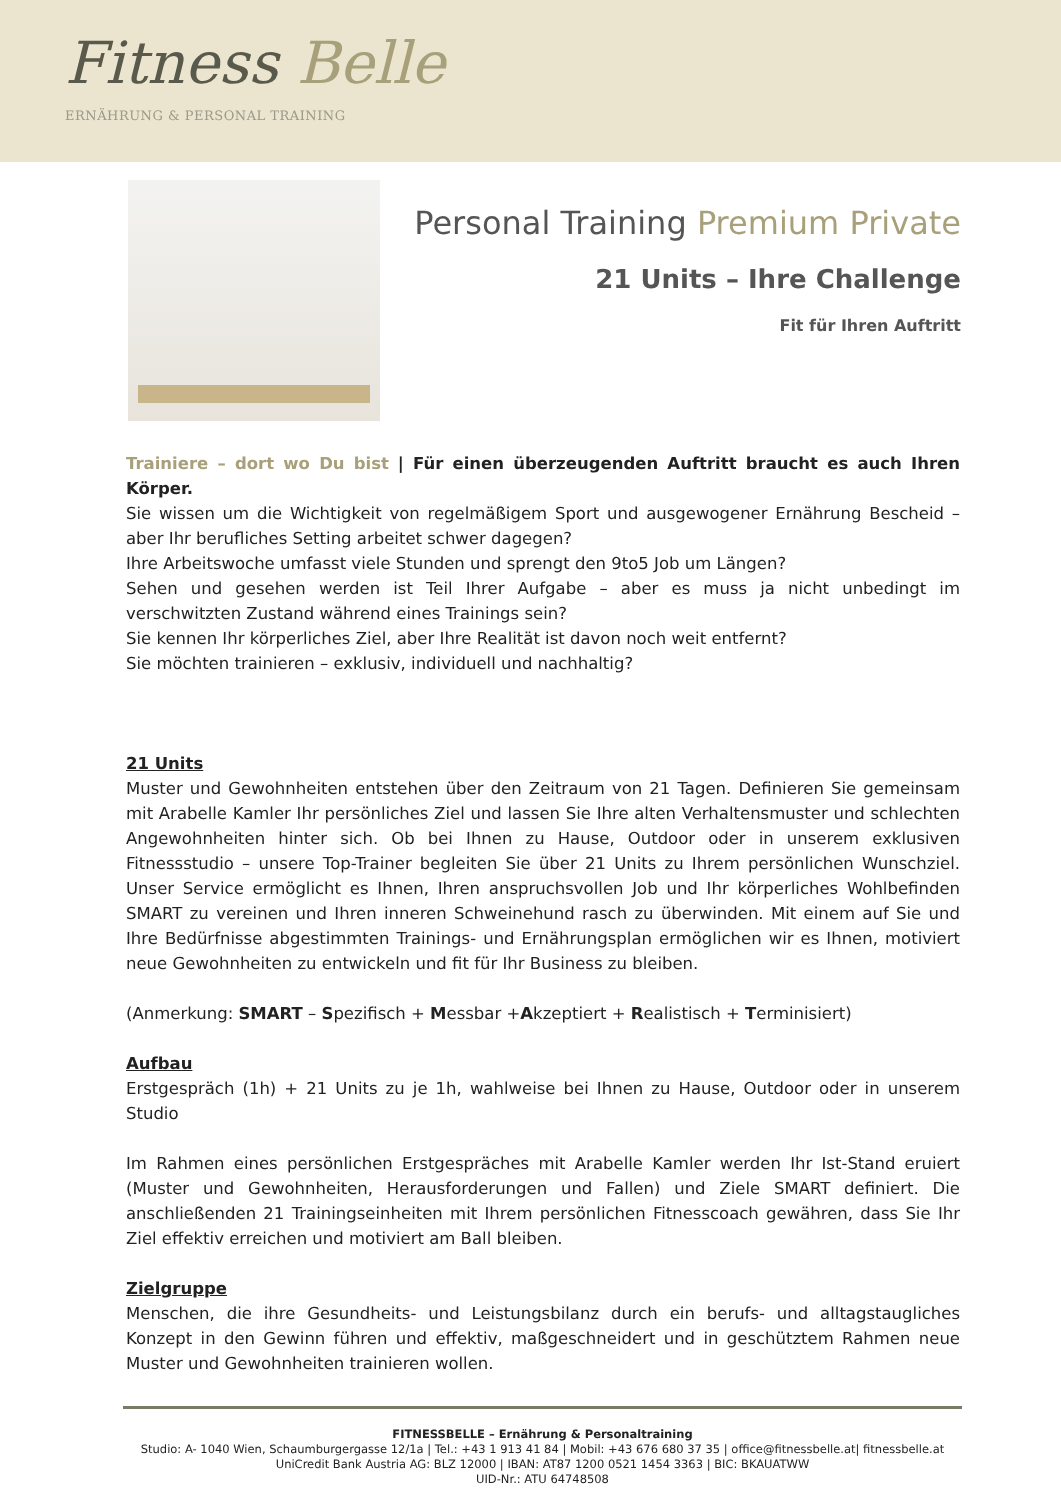Fitness Belle
ERNÄHRUNG & PERSONAL TRAINING
Personal Training Premium Private
21 Units – Ihre Challenge
Fit für Ihren Auftritt
Trainiere – dort wo Du bist | Für einen überzeugenden Auftritt braucht es auch Ihren Körper.
Sie wissen um die Wichtigkeit von regelmäßigem Sport und ausgewogener Ernährung Bescheid – aber Ihr berufliches Setting arbeitet schwer dagegen?
Ihre Arbeitswoche umfasst viele Stunden und sprengt den 9to5 Job um Längen?
Sehen und gesehen werden ist Teil Ihrer Aufgabe – aber es muss ja nicht unbedingt im verschwitzten Zustand während eines Trainings sein?
Sie kennen Ihr körperliches Ziel, aber Ihre Realität ist davon noch weit entfernt?
Sie möchten trainieren – exklusiv, individuell und nachhaltig?
21 Units
Muster und Gewohnheiten entstehen über den Zeitraum von 21 Tagen. Definieren Sie gemeinsam mit Arabelle Kamler Ihr persönliches Ziel und lassen Sie Ihre alten Verhaltensmuster und schlechten Angewohnheiten hinter sich. Ob bei Ihnen zu Hause, Outdoor oder in unserem exklusiven Fitnessstudio – unsere Top-Trainer begleiten Sie über 21 Units zu Ihrem persönlichen Wunschziel. Unser Service ermöglicht es Ihnen, Ihren anspruchsvollen Job und Ihr körperliches Wohlbefinden SMART zu vereinen und Ihren inneren Schweinehund rasch zu überwinden. Mit einem auf Sie und Ihre Bedürfnisse abgestimmten Trainings- und Ernährungsplan ermöglichen wir es Ihnen, motiviert neue Gewohnheiten zu entwickeln und fit für Ihr Business zu bleiben.
(Anmerkung: SMART – Spezifisch + Messbar +Akzeptiert + Realistisch + Terminisiert)
Aufbau
Erstgespräch (1h) + 21 Units zu je 1h, wahlweise bei Ihnen zu Hause, Outdoor oder in unserem Studio
Im Rahmen eines persönlichen Erstgespräches mit Arabelle Kamler werden Ihr Ist-Stand eruiert (Muster und Gewohnheiten, Herausforderungen und Fallen) und Ziele SMART definiert. Die anschließenden 21 Trainingseinheiten mit Ihrem persönlichen Fitnesscoach gewähren, dass Sie Ihr Ziel effektiv erreichen und motiviert am Ball bleiben.
Zielgruppe
Menschen, die ihre Gesundheits- und Leistungsbilanz durch ein berufs- und alltagstaugliches Konzept in den Gewinn führen und effektiv, maßgeschneidert und in geschütztem Rahmen neue Muster und Gewohnheiten trainieren wollen.
FITNESSBELLE – Ernährung & Personaltraining
Studio: A- 1040 Wien, Schaumburgergasse 12/1a | Tel.: +43 1 913 41 84 | Mobil: +43 676 680 37 35 | office@fitnessbelle.at| fitnessbelle.at
UniCredit Bank Austria AG: BLZ 12000 | IBAN: AT87 1200 0521 1454 3363 | BIC: BKAUATWW
UID-Nr.: ATU 64748508